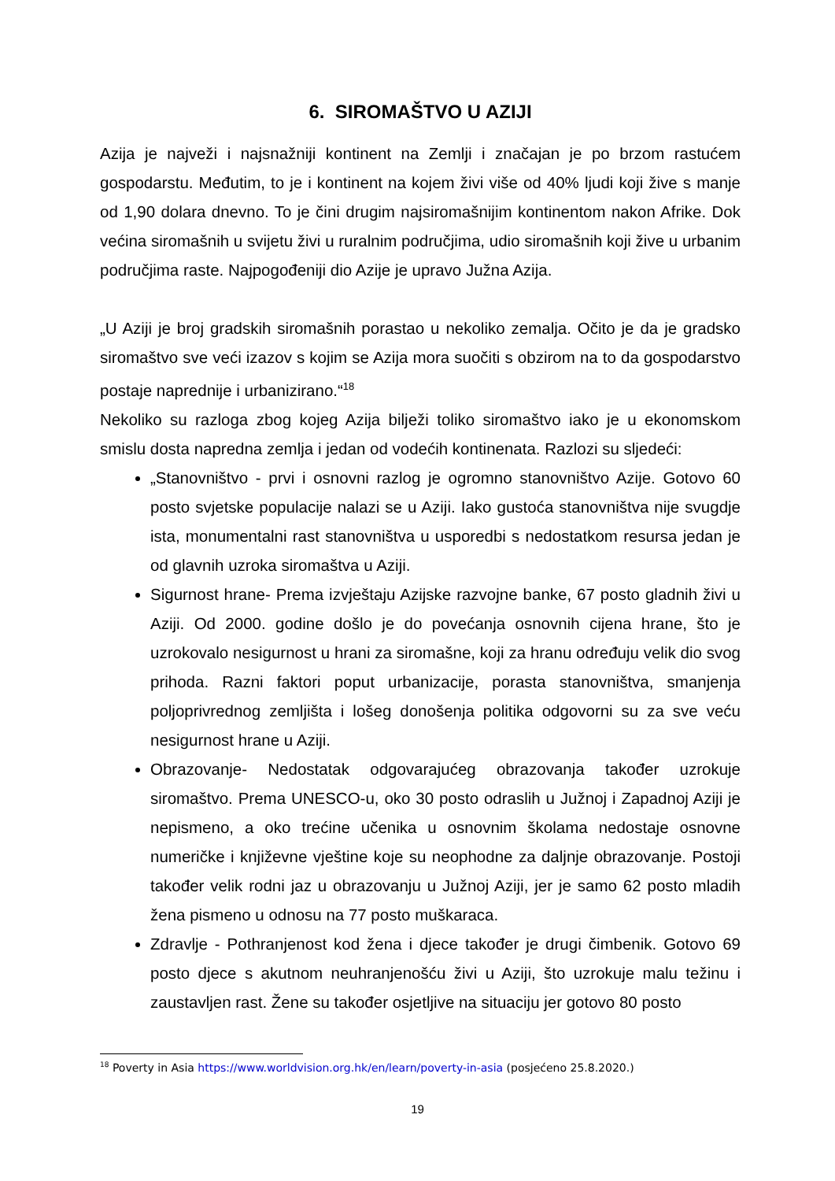6. SIROMAŠTVO U AZIJI
Azija je najveži i najsnažniji kontinent na Zemlji i značajan je po brzom rastućem gospodarstu. Međutim, to je i kontinent na kojem živi više od 40% ljudi koji žive s manje od 1,90 dolara dnevno. To je čini drugim najsiromašnijim kontinentom nakon Afrike. Dok većina siromašnih u svijetu živi u ruralnim područjima, udio siromašnih koji žive u urbanim područjima raste. Najpogođeniji dio Azije je upravo Južna Azija.
„U Aziji je broj gradskih siromašnih porastao u nekoliko zemalja. Očito je da je gradsko siromaštvo sve veći izazov s kojim se Azija mora suočiti s obzirom na to da gospodarstvo postaje naprednije i urbanizirano.“<sup>18</sup>
Nekoliko su razloga zbog kojeg Azija bilježi toliko siromaštvo iako je u ekonomskom smislu dosta napredna zemlja i jedan od vodećih kontinenata. Razlozi su sljedeći:
„Stanovništvo - prvi i osnovni razlog je ogromno stanovništvo Azije. Gotovo 60 posto svjetske populacije nalazi se u Aziji. Iako gustoća stanovništva nije svugdje ista, monumentalni rast stanovništva u usporedbi s nedostatkom resursa jedan je od glavnih uzroka siromaštva u Aziji.
Sigurnost hrane- Prema izvještaju Azijske razvojne banke, 67 posto gladnih živi u Aziji. Od 2000. godine došlo je do povećanja osnovnih cijena hrane, što je uzrokovalo nesigurnost u hrani za siromašne, koji za hranu određuju velik dio svog prihoda. Razni faktori poput urbanizacije, porasta stanovništva, smanjenja poljoprivrednog zemljišta i lošeg donošenja politika odgovorni su za sve veću nesigurnost hrane u Aziji.
Obrazovanje- Nedostatak odgovarajućeg obrazovanja također uzrokuje siromaštvo. Prema UNESCO-u, oko 30 posto odraslih u Južnoj i Zapadnoj Aziji je nepismeno, a oko trećine učenika u osnovnim školama nedostaje osnovne numeričke i književne vještine koje su neophodne za daljnje obrazovanje. Postoji također velik rodni jaz u obrazovanju u Južnoj Aziji, jer je samo 62 posto mladih žena pismeno u odnosu na 77 posto muškaraca.
Zdravlje - Pothranjenost kod žena i djece također je drugi čimbenik. Gotovo 69 posto djece s akutnom neuhranjenošću živi u Aziji, što uzrokuje malu težinu i zaustavljen rast. Žene su također osjetljive na situaciju jer gotovo 80 posto
<sup>18</sup> Poverty in Asia https://www.worldvision.org.hk/en/learn/poverty-in-asia (posjećeno 25.8.2020.)
19